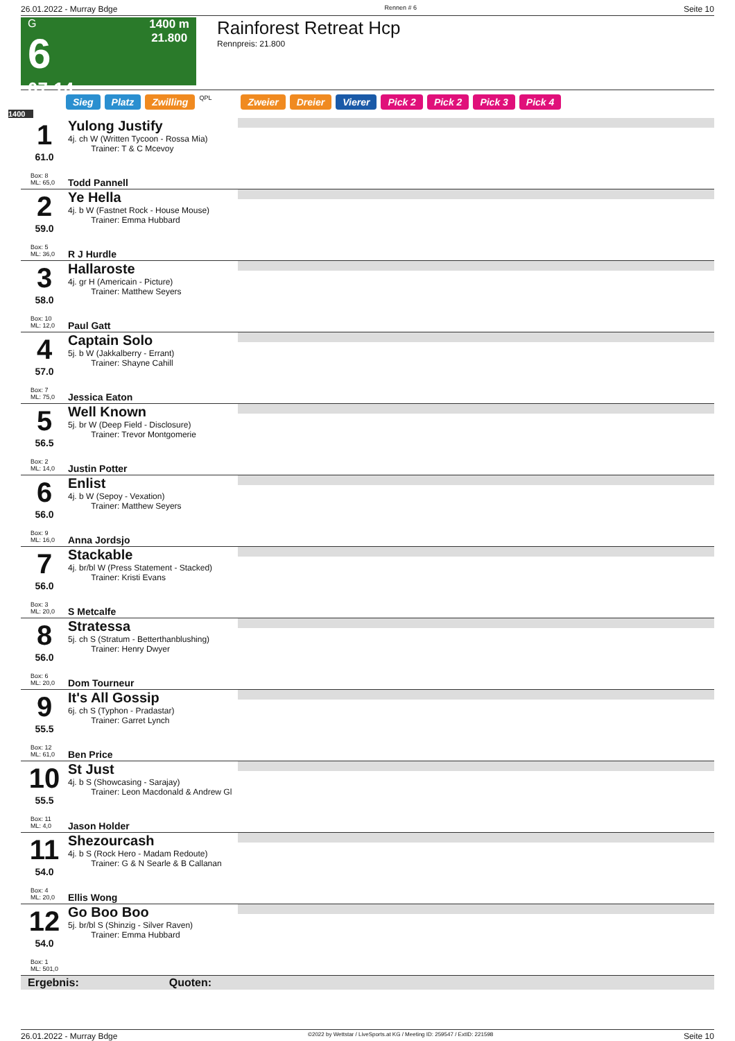26.01.2022 - Murray Bdge Rennen # 6 Seite 10
G
6
07:14
1400 m
21.800
Rainforest Retreat Hcp
Rennpreis: 21.800
Sieg Platz Zwilling QPL Zweier Dreier Vierer Pick 2 Pick 2 Pick 3 Pick 4
1400
1
61.0
Box: 8
ML: 65,0
Yulong Justify
4j. ch W (Written Tycoon - Rossa Mia)
Trainer: T & C Mcevoy
Todd Pannell
2
59.0
Box: 5
ML: 36,0
Ye Hella
4j. b W (Fastnet Rock - House Mouse)
Trainer: Emma Hubbard
R J Hurdle
3
58.0
Box: 10
ML: 12,0
Hallaroste
4j. gr H (Americain - Picture)
Trainer: Matthew Seyers
Paul Gatt
4
57.0
Box: 7
ML: 75,0
Captain Solo
5j. b W (Jakkalberry - Errant)
Trainer: Shayne Cahill
Jessica Eaton
5
56.5
Box: 2
ML: 14,0
Well Known
5j. br W (Deep Field - Disclosure)
Trainer: Trevor Montgomerie
Justin Potter
6
56.0
Box: 9
ML: 16,0
Enlist
4j. b W (Sepoy - Vexation)
Trainer: Matthew Seyers
Anna Jordsjo
7
56.0
Box: 3
ML: 20,0
Stackable
4j. br/bl W (Press Statement - Stacked)
Trainer: Kristi Evans
S Metcalfe
8
56.0
Box: 6
ML: 20,0
Stratessa
5j. ch S (Stratum - Betterthanblushing)
Trainer: Henry Dwyer
Dom Tourneur
9
55.5
Box: 12
ML: 61,0
It's All Gossip
6j. ch S (Typhon - Pradastar)
Trainer: Garret Lynch
Ben Price
10
55.5
Box: 11
ML: 4,0
St Just
4j. b S (Showcasing - Sarajay)
Trainer: Leon Macdonald & Andrew Gl
Jason Holder
11
54.0
Box: 4
ML: 20,0
Shezourcash
4j. b S (Rock Hero - Madam Redoute)
Trainer: G & N Searle & B Callanan
Ellis Wong
12
54.0
Box: 1
ML: 501,0
Go Boo Boo
5j. br/bl S (Shinzig - Silver Raven)
Trainer: Emma Hubbard
Ergebnis: Quoten:
26.01.2022 - Murray Bdge ©2022 by Wettstar / LiveSports.at KG / Meeting ID: 259547 / ExtID: 221598 Seite 10